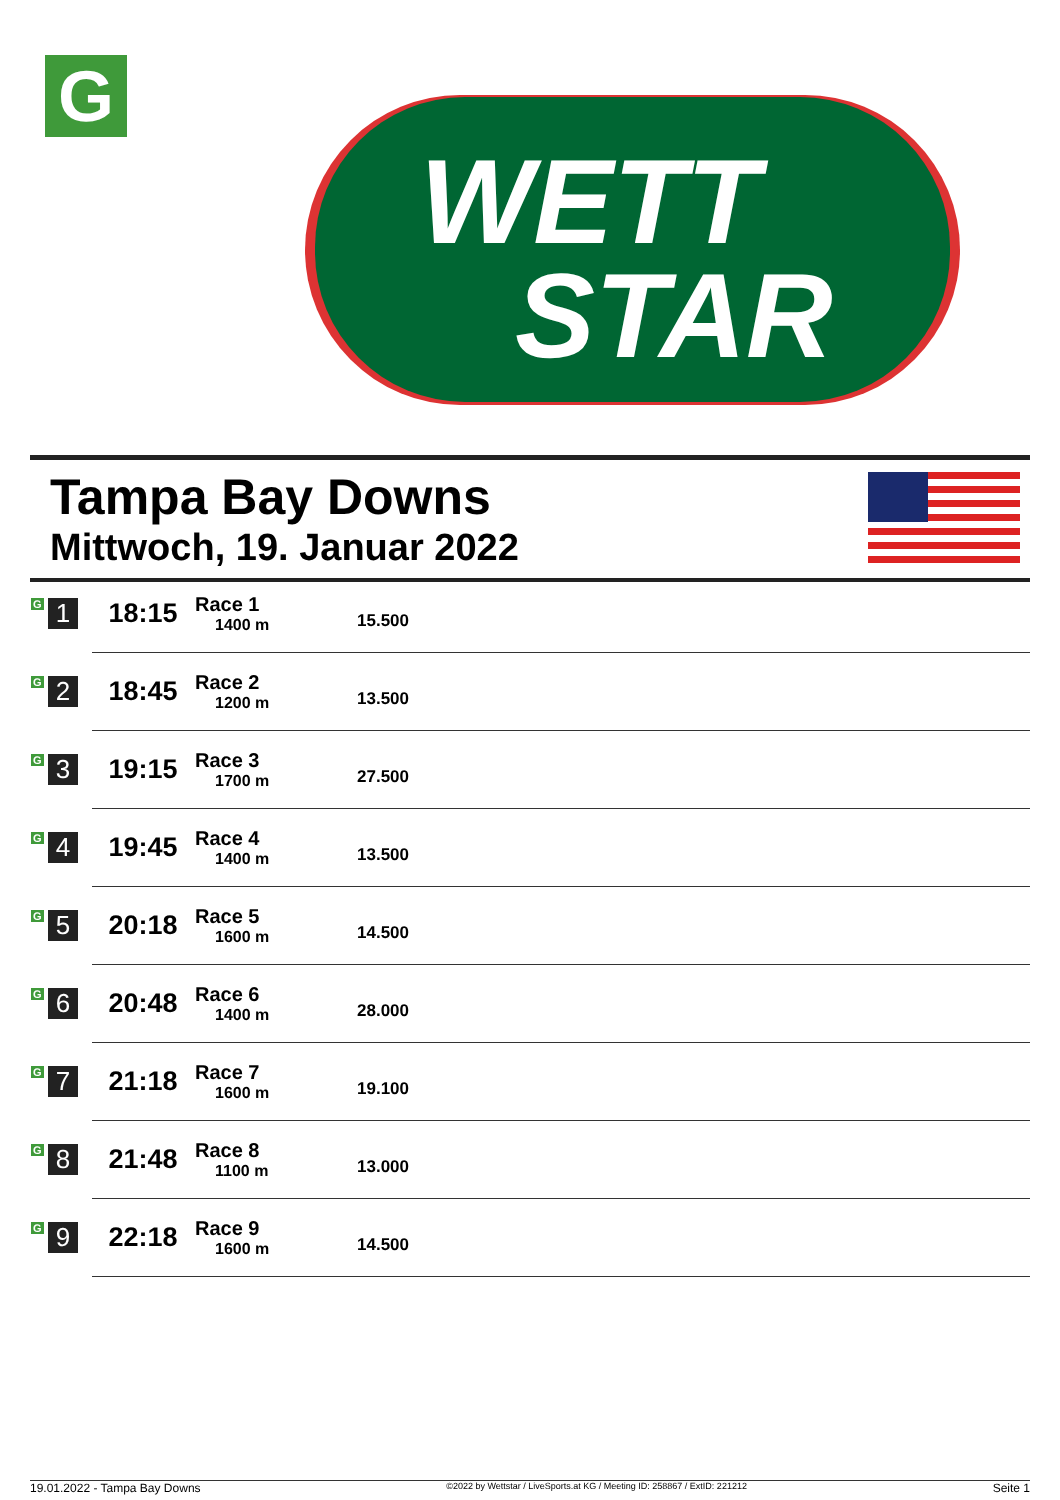G
WETT
STAR
Tampa Bay Downs
Mittwoch, 19. Januar 2022
| G 1 | 18:15 | Race 1 1400 m | 15.500 |
| G 2 | 18:45 | Race 2 1200 m | 13.500 |
| G 3 | 19:15 | Race 3 1700 m | 27.500 |
| G 4 | 19:45 | Race 4 1400 m | 13.500 |
| G 5 | 20:18 | Race 5 1600 m | 14.500 |
| G 6 | 20:48 | Race 6 1400 m | 28.000 |
| G 7 | 21:18 | Race 7 1600 m | 19.100 |
| G 8 | 21:48 | Race 8 1100 m | 13.000 |
| G 9 | 22:18 | Race 9 1600 m | 14.500 |
19.01.2022 - Tampa Bay Downs ©2022 by Wettstar / LiveSports.at KG / Meeting ID: 258867 / ExtID: 221212 Seite 1